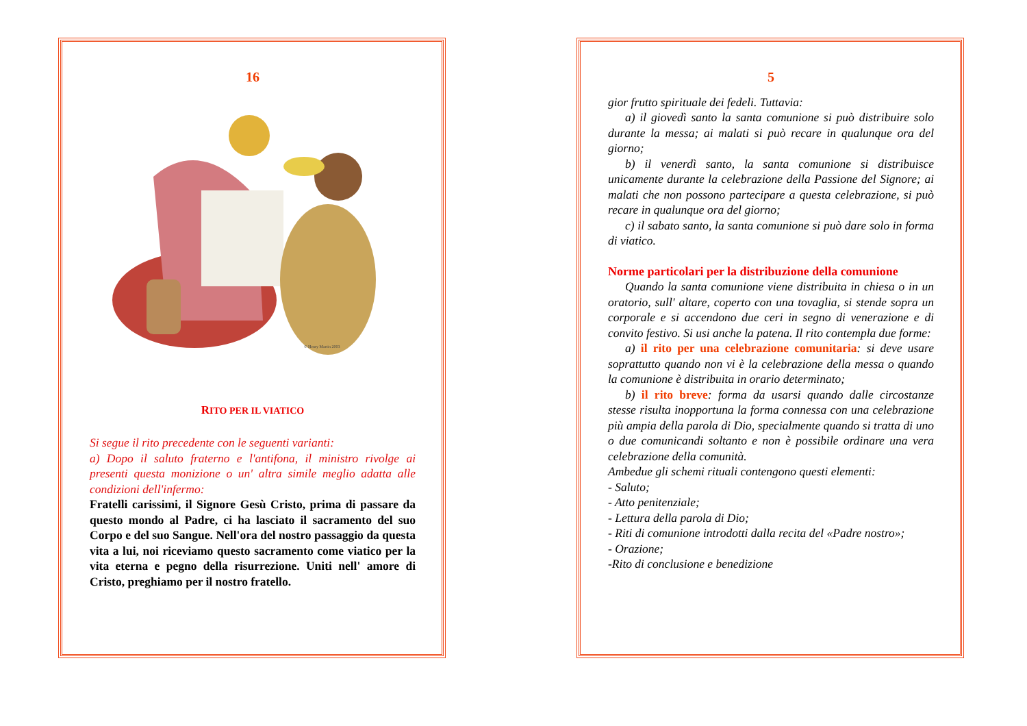16
© Henry Martin 2003
RITO PER IL VIATICO
Si segue il rito precedente con le seguenti varianti:
a) Dopo il saluto fraterno e l'antifona, il ministro rivolge ai presenti questa monizione o un' altra simile meglio adatta alle condizioni dell'infermo:
Fratelli carissimi, il Signore Gesù Cristo, prima di passare da questo mondo al Padre, ci ha lasciato il sacramento del suo Corpo e del suo Sangue. Nell'ora del nostro passaggio da questa vita a lui, noi riceviamo questo sacramento come viatico per la vita eterna e pegno della risurrezione. Uniti nell' amore di Cristo, preghiamo per il nostro fratello.
5
gior frutto spirituale dei fedeli. Tuttavia:
a) il giovedì santo la santa comunione si può distribuire solo durante la messa; ai malati si può recare in qualunque ora del giorno;
b) il venerdì santo, la santa comunione si distribuisce unicamente durante la celebrazione della Passione del Signore; ai malati che non possono partecipare a questa celebrazione, si può recare in qualunque ora del giorno;
c) il sabato santo, la santa comunione si può dare solo in forma di viatico.
Norme particolari per la distribuzione della comunione
Quando la santa comunione viene distribuita in chiesa o in un oratorio, sull' altare, coperto con una tovaglia, si stende sopra un corporale e si accendono due ceri in segno di venerazione e di convito festivo. Si usi anche la patena. Il rito contempla due forme:
a) il rito per una celebrazione comunitaria: si deve usare soprattutto quando non vi è la celebrazione della messa o quando la comunione è distribuita in orario determinato;
b) il rito breve: forma da usarsi quando dalle circostanze stesse risulta inopportuna la forma connessa con una celebrazione più ampia della parola di Dio, specialmente quando si tratta di uno o due comunicandi soltanto e non è possibile ordinare una vera celebrazione della comunità.
Ambedue gli schemi rituali contengono questi elementi:
- Saluto;
- Atto penitenziale;
- Lettura della parola di Dio;
- Riti di comunione introdotti dalla recita del «Padre nostro»;
- Orazione;
-Rito di conclusione e benedizione